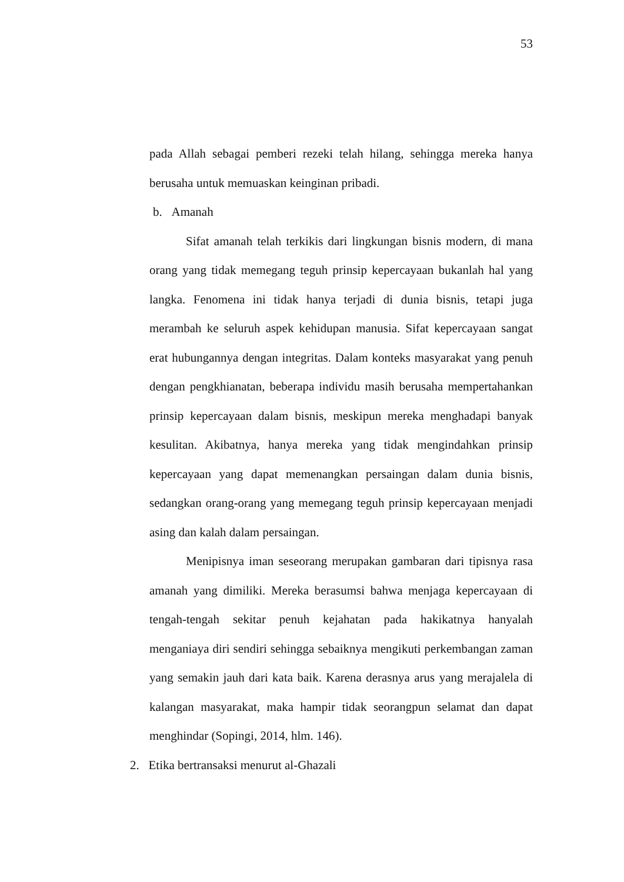53
pada Allah sebagai pemberi rezeki telah hilang, sehingga mereka hanya berusaha untuk memuaskan keinginan pribadi.
b. Amanah
Sifat amanah telah terkikis dari lingkungan bisnis modern, di mana orang yang tidak memegang teguh prinsip kepercayaan bukanlah hal yang langka. Fenomena ini tidak hanya terjadi di dunia bisnis, tetapi juga merambah ke seluruh aspek kehidupan manusia. Sifat kepercayaan sangat erat hubungannya dengan integritas. Dalam konteks masyarakat yang penuh dengan pengkhianatan, beberapa individu masih berusaha mempertahankan prinsip kepercayaan dalam bisnis, meskipun mereka menghadapi banyak kesulitan. Akibatnya, hanya mereka yang tidak mengindahkan prinsip kepercayaan yang dapat memenangkan persaingan dalam dunia bisnis, sedangkan orang-orang yang memegang teguh prinsip kepercayaan menjadi asing dan kalah dalam persaingan.
Menipisnya iman seseorang merupakan gambaran dari tipisnya rasa amanah yang dimiliki. Mereka berasumsi bahwa menjaga kepercayaan di tengah-tengah sekitar penuh kejahatan pada hakikatnya hanyalah menganiaya diri sendiri sehingga sebaiknya mengikuti perkembangan zaman yang semakin jauh dari kata baik. Karena derasnya arus yang merajalela di kalangan masyarakat, maka hampir tidak seorangpun selamat dan dapat menghindar (Sopingi, 2014, hlm. 146).
2. Etika bertransaksi menurut al-Ghazali